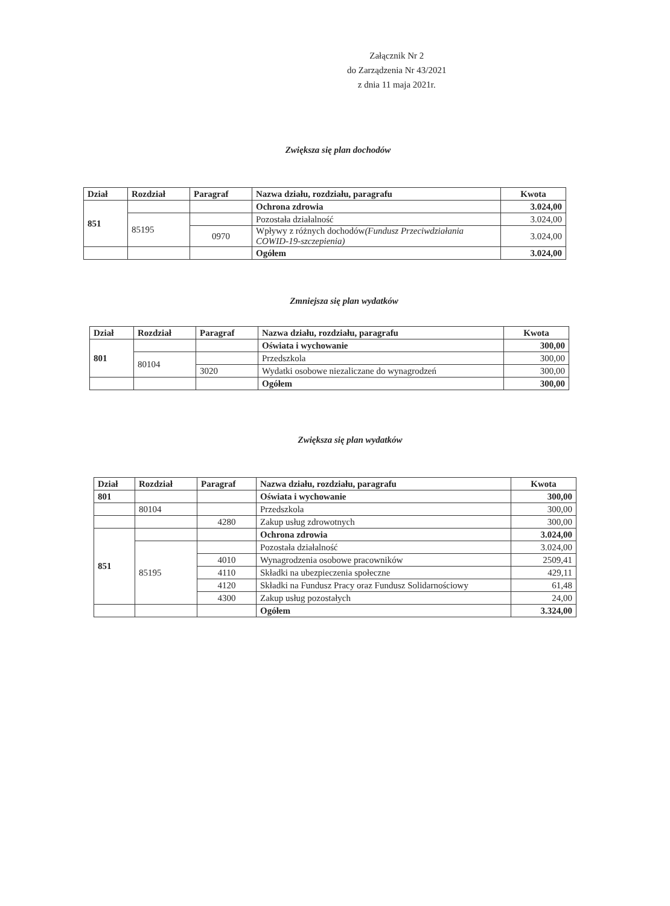Załącznik Nr 2
do Zarządzenia Nr 43/2021
z dnia 11 maja 2021r.
Zwiększa się plan dochodów
| Dział | Rozdział | Paragraf | Nazwa działu, rozdziału, paragrafu | Kwota |
| --- | --- | --- | --- | --- |
| 851 | | | Ochrona zdrowia | 3.024,00 |
| | 85195 | | Pozostała działalność | 3.024,00 |
| | | 0970 | Wpływy z różnych dochodów (Fundusz Przeciwdziałania COWID-19-szczepienia) | 3.024,00 |
| | | | Ogółem | 3.024,00 |
Zmniejsza się plan wydatków
| Dział | Rozdział | Paragraf | Nazwa działu, rozdziału, paragrafu | Kwota |
| --- | --- | --- | --- | --- |
| 801 | | | Oświata i wychowanie | 300,00 |
| | 80104 | | Przedszkola | 300,00 |
| | | 3020 | Wydatki osobowe niezaliczane do wynagrodzeń | 300,00 |
| | | | Ogółem | 300,00 |
Zwiększa się plan wydatków
| Dział | Rozdział | Paragraf | Nazwa działu, rozdziału, paragrafu | Kwota |
| --- | --- | --- | --- | --- |
| 801 | | | Oświata i wychowanie | 300,00 |
| | 80104 | | Przedszkola | 300,00 |
| | | 4280 | Zakup usług zdrowotnych | 300,00 |
| 851 | | | Ochrona zdrowia | 3.024,00 |
| | 85195 | | Pozostała działalność | 3.024,00 |
| | | 4010 | Wynagrodzenia osobowe pracowników | 2509,41 |
| | | 4110 | Składki na ubezpieczenia społeczne | 429,11 |
| | | 4120 | Składki na Fundusz Pracy oraz Fundusz Solidarnościowy | 61,48 |
| | | 4300 | Zakup usług pozostałych | 24,00 |
| | | | Ogółem | 3.324,00 |